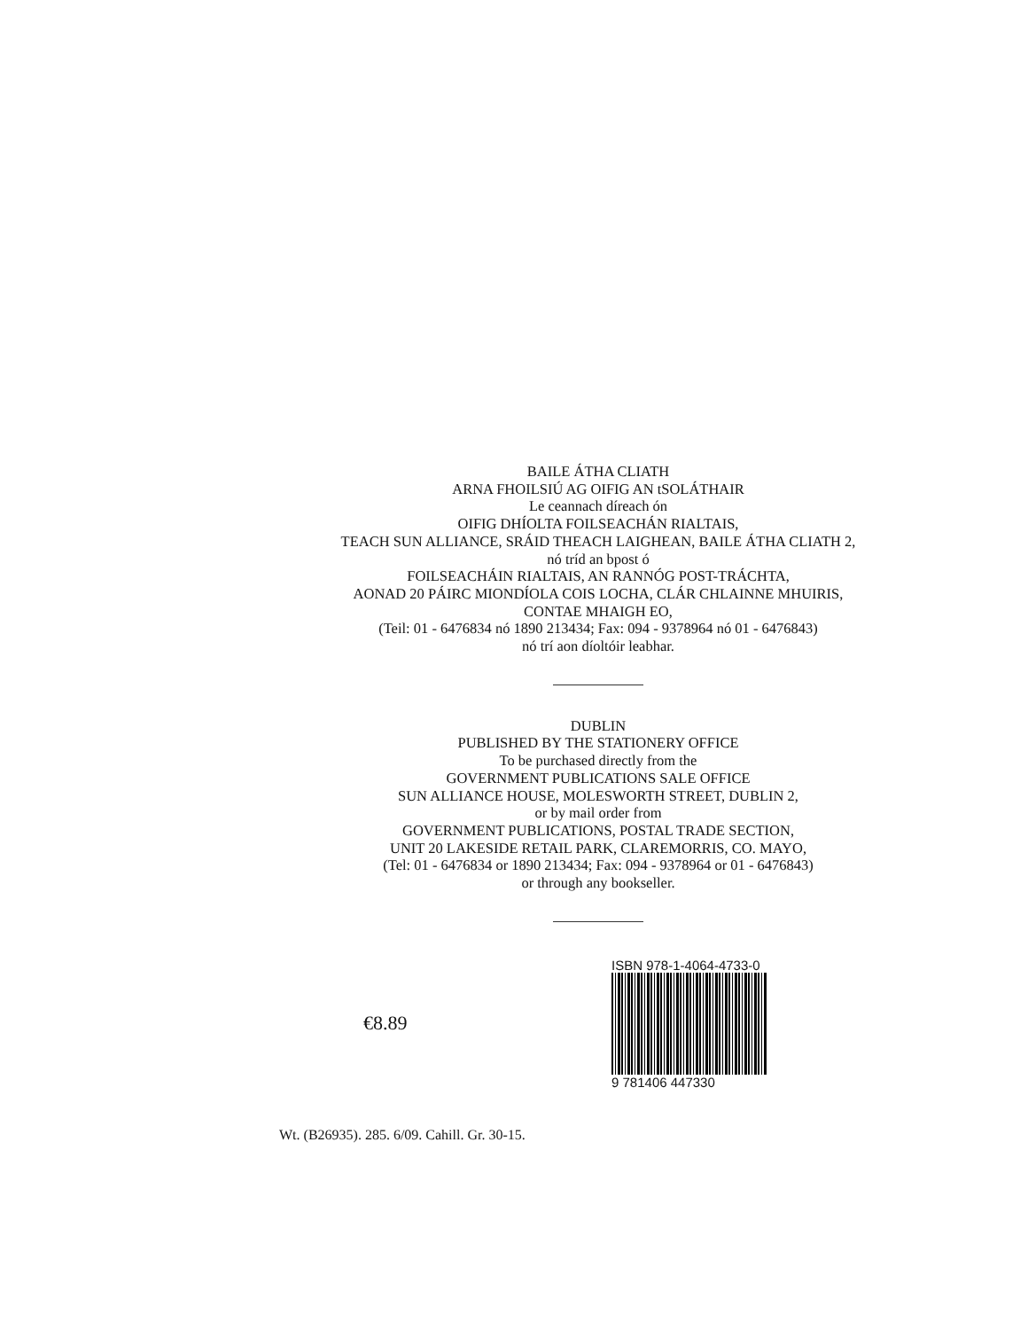BAILE ÁTHA CLIATH
ARNA FHOILSIÚ AG OIFIG AN tSOLÁTHAIR
Le ceannach díreach ón
OIFIG DHÍOLTA FOILSEACHÁN RIALTAIS,
TEACH SUN ALLIANCE, SRÁID THEACH LAIGHEAN, BAILE ÁTHA CLIATH 2,
nó tríd an bpost ó
FOILSEACHÁIN RIALTAIS, AN RANNÓG POST-TRÁCHTA,
AONAD 20 PÁIRC MIONDÍOLA COIS LOCHA, CLÁR CHLAINNE MHUIRIS,
CONTAE MHAIGH EO,
(Teil: 01 - 6476834 nó 1890 213434; Fax: 094 - 9378964 nó 01 - 6476843)
nó trí aon díoltóir leabhar.
DUBLIN
PUBLISHED BY THE STATIONERY OFFICE
To be purchased directly from the
GOVERNMENT PUBLICATIONS SALE OFFICE
SUN ALLIANCE HOUSE, MOLESWORTH STREET, DUBLIN 2,
or by mail order from
GOVERNMENT PUBLICATIONS, POSTAL TRADE SECTION,
UNIT 20 LAKESIDE RETAIL PARK, CLAREMORRIS, CO. MAYO,
(Tel: 01 - 6476834 or 1890 213434; Fax: 094 - 9378964 or 01 - 6476843)
or through any bookseller.
€8.89
ISBN 978-1-4064-4733-0
9 781406 447330
Wt. (B26935). 285. 6/09. Cahill. Gr. 30-15.